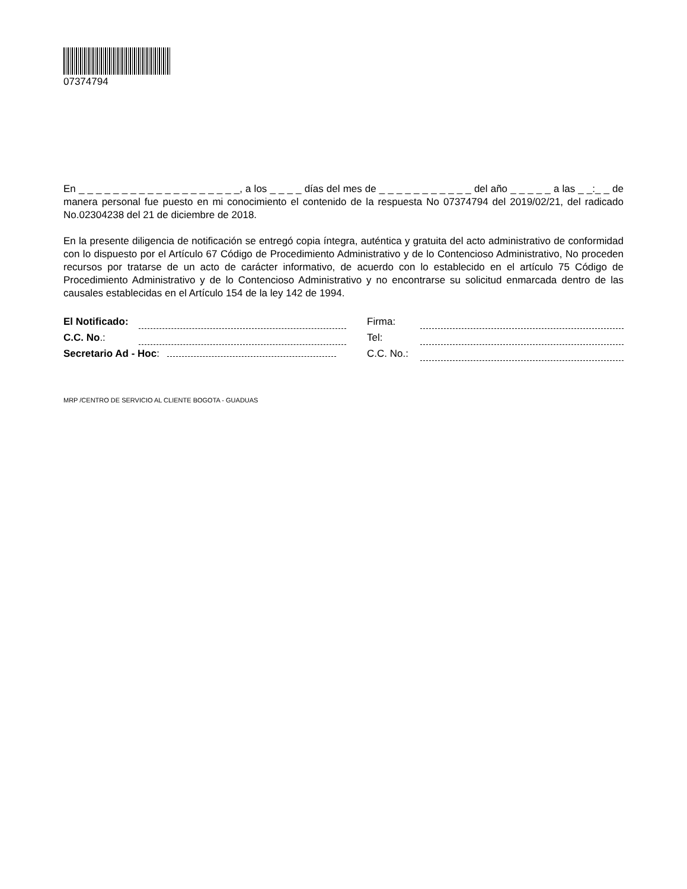07374794
En _ _ _ _ _ _ _ _ _ _ _ _ _ _ _ _ _ _ _, a los _ _ _ _ días del mes de _ _ _ _ _ _ _ _ _ _ _ del año _ _ _ _ _ a las _ _:_ _ de manera personal fue puesto en mi conocimiento el contenido de la respuesta No 07374794 del 2019/02/21, del radicado No.02304238 del 21 de diciembre de 2018.
En la presente diligencia de notificación se entregó copia íntegra, auténtica y gratuita del acto administrativo de conformidad con lo dispuesto por el Artículo 67 Código de Procedimiento Administrativo y de lo Contencioso Administrativo, No proceden recursos por tratarse de un acto de carácter informativo, de acuerdo con lo establecido en el artículo 75 Código de Procedimiento Administrativo y de lo Contencioso Administrativo y no encontrarse su solicitud enmarcada dentro de las causales establecidas en el Artículo 154 de la ley 142 de 1994.
| El Notificado: | | | Firma: | |
| C.C. No .: | | | Tel: | |
| Secretario Ad - Hoc : | | | C.C. No.: | |
MRP /CENTRO DE SERVICIO AL CLIENTE BOGOTA - GUADUAS